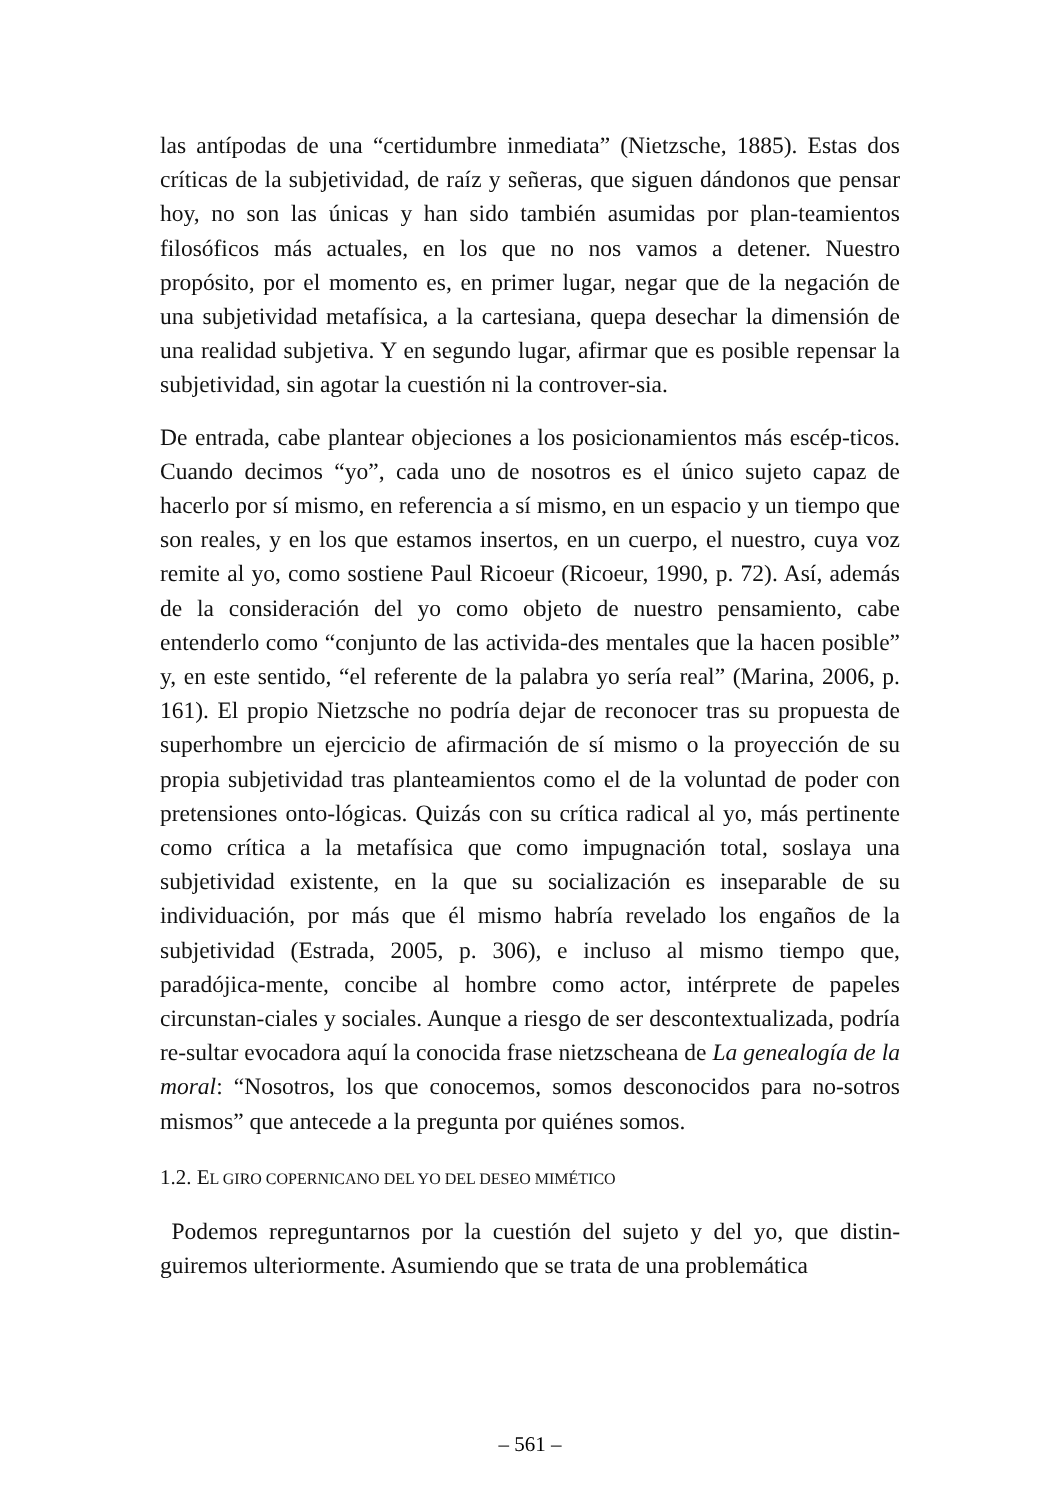las antípodas de una “certidumbre inmediata” (Nietzsche, 1885). Estas dos críticas de la subjetividad, de raíz y señeras, que siguen dándonos que pensar hoy, no son las únicas y han sido también asumidas por plan-teamientos filosóficos más actuales, en los que no nos vamos a detener. Nuestro propósito, por el momento es, en primer lugar, negar que de la negación de una subjetividad metafísica, a la cartesiana, quepa desechar la dimensión de una realidad subjetiva. Y en segundo lugar, afirmar que es posible repensar la subjetividad, sin agotar la cuestión ni la controver-sia.
De entrada, cabe plantear objeciones a los posicionamientos más escép-ticos. Cuando decimos “yo”, cada uno de nosotros es el único sujeto capaz de hacerlo por sí mismo, en referencia a sí mismo, en un espacio y un tiempo que son reales, y en los que estamos insertos, en un cuerpo, el nuestro, cuya voz remite al yo, como sostiene Paul Ricoeur (Ricoeur, 1990, p. 72). Así, además de la consideración del yo como objeto de nuestro pensamiento, cabe entenderlo como “conjunto de las activida-des mentales que la hacen posible” y, en este sentido, “el referente de la palabra yo sería real” (Marina, 2006, p. 161). El propio Nietzsche no podría dejar de reconocer tras su propuesta de superhombre un ejercicio de afirmación de sí mismo o la proyección de su propia subjetividad tras planteamientos como el de la voluntad de poder con pretensiones onto-lógicas. Quizás con su crítica radical al yo, más pertinente como crítica a la metafísica que como impugnación total, soslaya una subjetividad existente, en la que su socialización es inseparable de su individuación, por más que él mismo habría revelado los engaños de la subjetividad (Estrada, 2005, p. 306), e incluso al mismo tiempo que, paradójica-mente, concibe al hombre como actor, intérprete de papeles circunstan-ciales y sociales. Aunque a riesgo de ser descontextualizada, podría re-sultar evocadora aquí la conocida frase nietzscheana de La genealogía de la moral: “Nosotros, los que conocemos, somos desconocidos para no-sotros mismos” que antecede a la pregunta por quiénes somos.
1.2. EL GIRO COPERNICANO DEL YO DEL DESEO MIMÉTICO
Podemos repreguntarnos por la cuestión del sujeto y del yo, que distin-guiremos ulteriormente. Asumiendo que se trata de una problemática
– 561 –